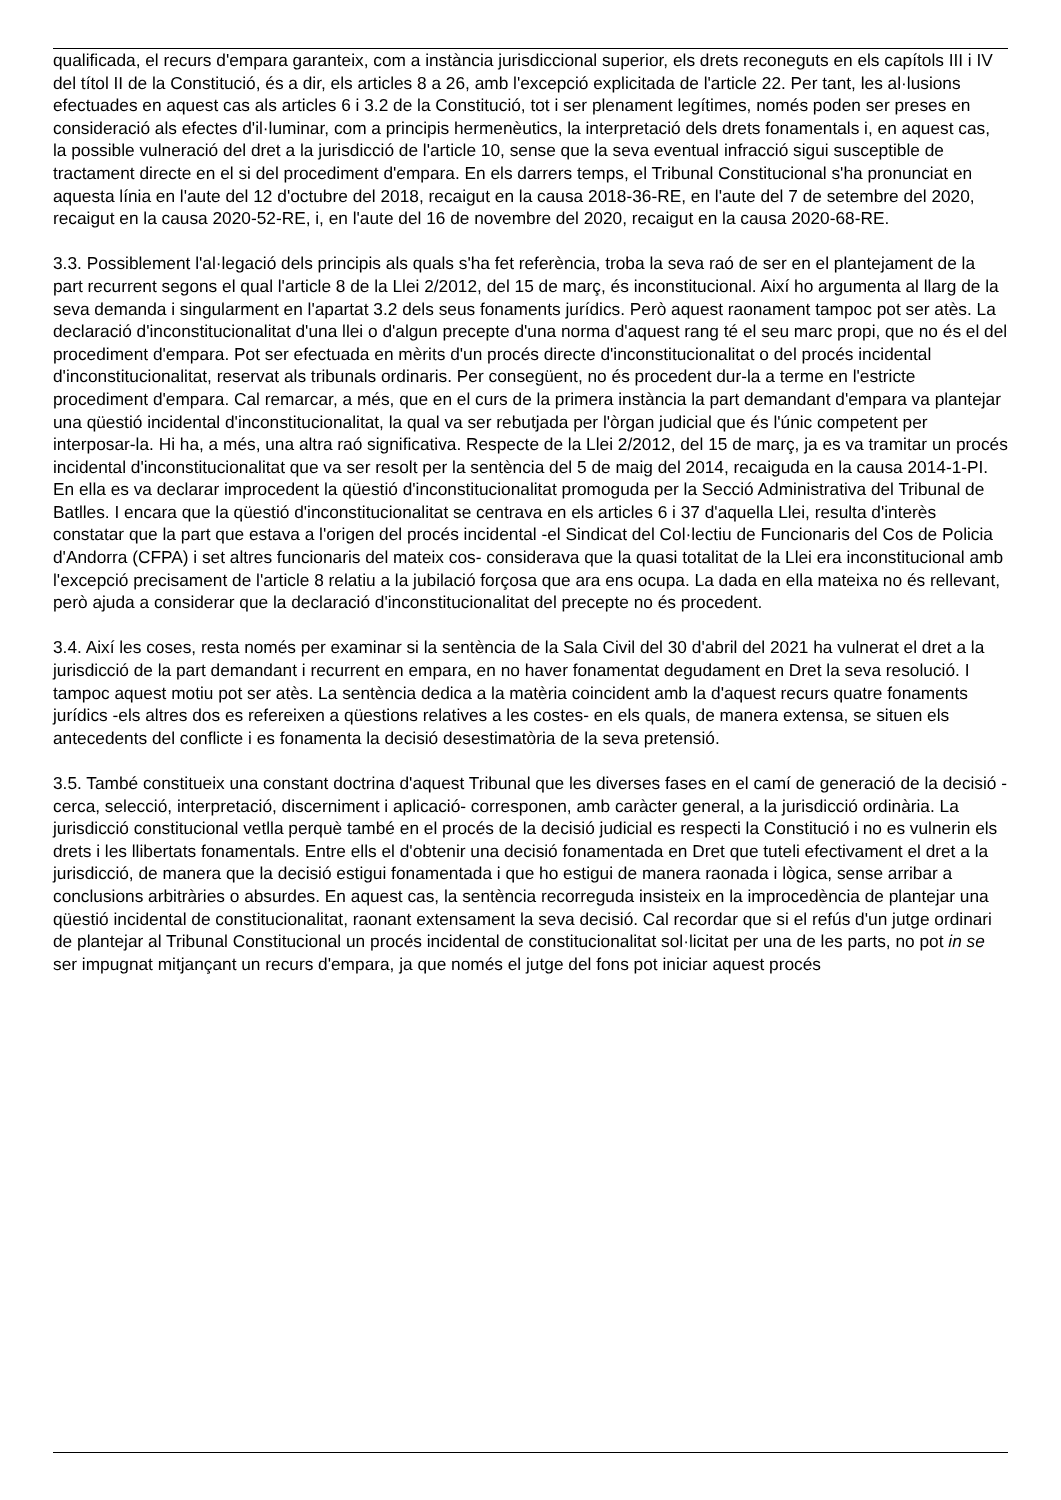qualificada, el recurs d'empara garanteix, com a instància jurisdiccional superior, els drets reconeguts en els capítols III i IV del títol II de la Constitució, és a dir, els articles 8 a 26, amb l'excepció explicitada de l'article 22. Per tant, les al·lusions efectuades en aquest cas als articles 6 i 3.2 de la Constitució, tot i ser plenament legítimes, només poden ser preses en consideració als efectes d'il·luminar, com a principis hermenèutics, la interpretació dels drets fonamentals i, en aquest cas, la possible vulneració del dret a la jurisdicció de l'article 10, sense que la seva eventual infracció sigui susceptible de tractament directe en el si del procediment d'empara. En els darrers temps, el Tribunal Constitucional s'ha pronunciat en aquesta línia en l'aute del 12 d'octubre del 2018, recaigut en la causa 2018-36-RE, en l'aute del 7 de setembre del 2020, recaigut en la causa 2020-52-RE, i, en l'aute del 16 de novembre del 2020, recaigut en la causa 2020-68-RE.
3.3. Possiblement l'al·legació dels principis als quals s'ha fet referència, troba la seva raó de ser en el plantejament de la part recurrent segons el qual l'article 8 de la Llei 2/2012, del 15 de març, és inconstitucional. Així ho argumenta al llarg de la seva demanda i singularment en l'apartat 3.2 dels seus fonaments jurídics. Però aquest raonament tampoc pot ser atès. La declaració d'inconstitucionalitat d'una llei o d'algun precepte d'una norma d'aquest rang té el seu marc propi, que no és el del procediment d'empara. Pot ser efectuada en mèrits d'un procés directe d'inconstitucionalitat o del procés incidental d'inconstitucionalitat, reservat als tribunals ordinaris. Per consegüent, no és procedent dur-la a terme en l'estricte procediment d'empara. Cal remarcar, a més, que en el curs de la primera instància la part demandant d'empara va plantejar una qüestió incidental d'inconstitucionalitat, la qual va ser rebutjada per l'òrgan judicial que és l'únic competent per interposar-la. Hi ha, a més, una altra raó significativa. Respecte de la Llei 2/2012, del 15 de març, ja es va tramitar un procés incidental d'inconstitucionalitat que va ser resolt per la sentència del 5 de maig del 2014, recaiguda en la causa 2014-1-PI. En ella es va declarar improcedent la qüestió d'inconstitucionalitat promoguda per la Secció Administrativa del Tribunal de Batlles. I encara que la qüestió d'inconstitucionalitat se centrava en els articles 6 i 37 d'aquella Llei, resulta d'interès constatar que la part que estava a l'origen del procés incidental -el Sindicat del Col·lectiu de Funcionaris del Cos de Policia d'Andorra (CFPA) i set altres funcionaris del mateix cos- considerava que la quasi totalitat de la Llei era inconstitucional amb l'excepció precisament de l'article 8 relatiu a la jubilació forçosa que ara ens ocupa. La dada en ella mateixa no és rellevant, però ajuda a considerar que la declaració d'inconstitucionalitat del precepte no és procedent.
3.4. Així les coses, resta només per examinar si la sentència de la Sala Civil del 30 d'abril del 2021 ha vulnerat el dret a la jurisdicció de la part demandant i recurrent en empara, en no haver fonamentat degudament en Dret la seva resolució. I tampoc aquest motiu pot ser atès. La sentència dedica a la matèria coincident amb la d'aquest recurs quatre fonaments jurídics -els altres dos es refereixen a qüestions relatives a les costes- en els quals, de manera extensa, se situen els antecedents del conflicte i es fonamenta la decisió desestimatòria de la seva pretensió.
3.5. També constitueix una constant doctrina d'aquest Tribunal que les diverses fases en el camí de generació de la decisió -cerca, selecció, interpretació, discerniment i aplicació- corresponen, amb caràcter general, a la jurisdicció ordinària. La jurisdicció constitucional vetlla perquè també en el procés de la decisió judicial es respecti la Constitució i no es vulnerin els drets i les llibertats fonamentals. Entre ells el d'obtenir una decisió fonamentada en Dret que tuteli efectivament el dret a la jurisdicció, de manera que la decisió estigui fonamentada i que ho estigui de manera raonada i lògica, sense arribar a conclusions arbitràries o absurdes. En aquest cas, la sentència recorreguda insisteix en la improcedència de plantejar una qüestió incidental de constitucionalitat, raonant extensament la seva decisió. Cal recordar que si el refús d'un jutge ordinari de plantejar al Tribunal Constitucional un procés incidental de constitucionalitat sol·licitat per una de les parts, no pot in se ser impugnat mitjançant un recurs d'empara, ja que només el jutge del fons pot iniciar aquest procés